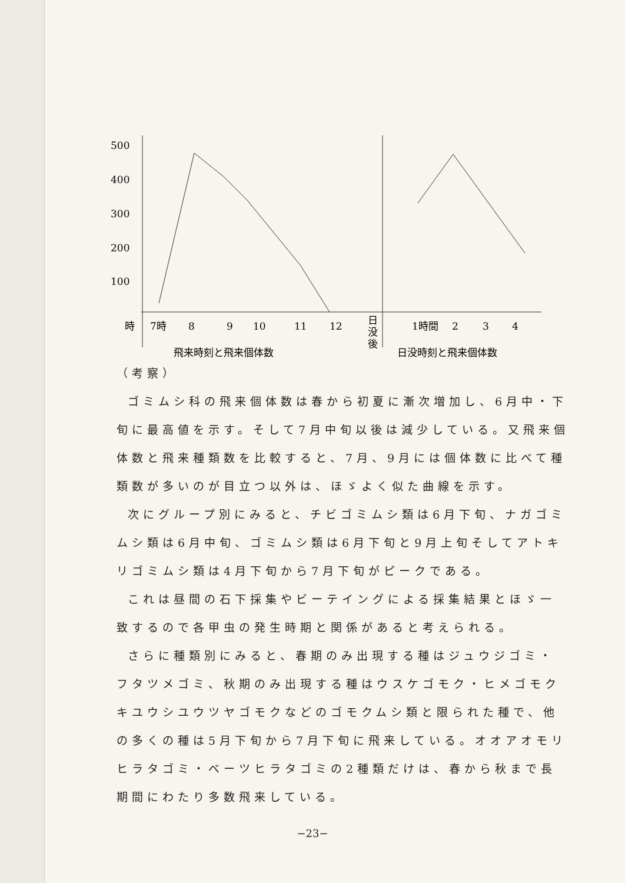500
400
300
200
100
時
7時
8
9
10
11
12
日
没
後
1時間
2
3
4
飛来時刻と飛来個体数
日没時刻と飛来個体数
（考察）
ゴミムシ科の飛来個体数は春から初夏に漸次増加し、6月中・下旬に最高値を示す。そして7月中旬以後は減少している。又飛来個体数と飛来種類数を比較すると、7月、9月には個体数に比べて種類数が多いのが目立つ以外は、ほゞよく似た曲線を示す。
次にグループ別にみると、チビゴミムシ類は6月下旬、ナガゴミムシ類は6月中旬、ゴミムシ類は6月下旬と9月上旬そしてアトキリゴミムシ類は4月下旬から7月下旬がピークである。
これは昼間の石下採集やビーテイングによる採集結果とほゞ一致するので各甲虫の発生時期と関係があると考えられる。
さらに種類別にみると、春期のみ出現する種はジュウジゴミ・フタツメゴミ、秋期のみ出現する種はウスケゴモク・ヒメゴモクキユウシユウツヤゴモクなどのゴモクムシ類と限られた種で、他の多くの種は5月下旬から7月下旬に飛来している。オオアオモリヒラタゴミ・ベーツヒラタゴミの2種類だけは、春から秋まで長期間にわたり多数飛来している。
−23−